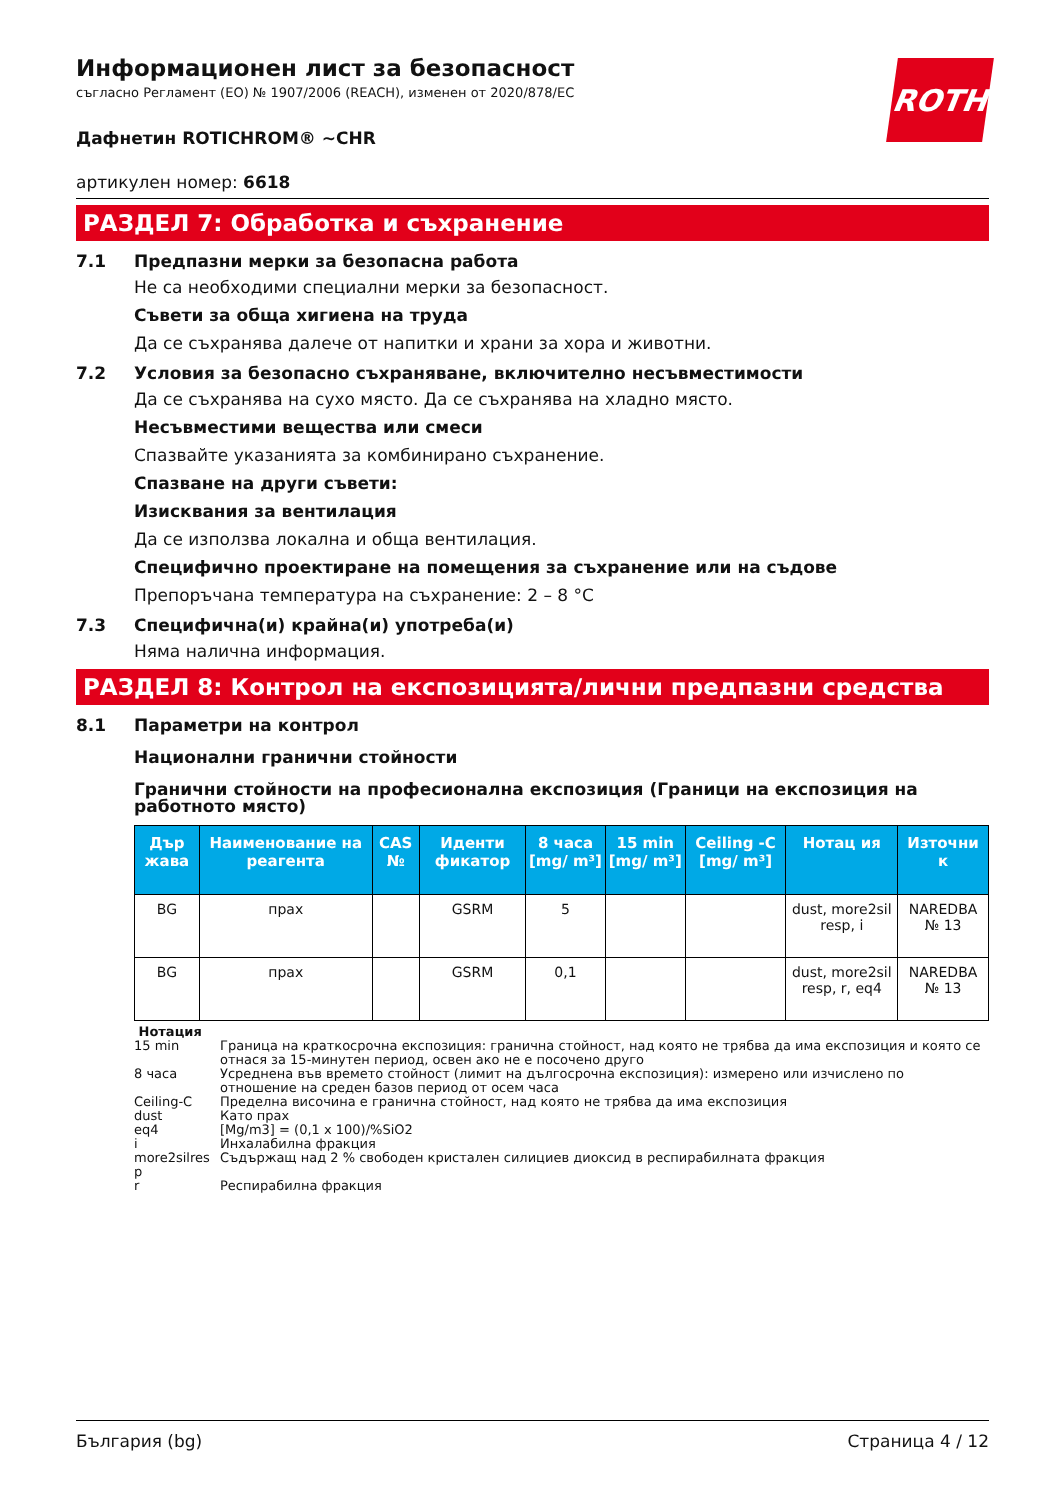Информационен лист за безопасност
съгласно Регламент (ЕО) № 1907/2006 (REACH), изменен от 2020/878/ЕС
ROTH
Дафнетин ROTICHROM® ~CHR
артикулен номер: 6618
РАЗДЕЛ 7: Обработка и съхранение
7.1 Предпазни мерки за безопасна работа
Не са необходими специални мерки за безопасност.
Съвети за обща хигиена на труда
Да се съхранява далече от напитки и храни за хора и животни.
7.2 Условия за безопасно съхраняване, включително несъвместимости
Да се съхранява на сухо място. Да се съхранява на хладно място.
Несъвместими вещества или смеси
Спазвайте указанията за комбинирано съхранение.
Спазване на други съвети:
Изисквания за вентилация
Да се използва локална и обща вентилация.
Специфично проектиране на помещения за съхранение или на съдове
Препоръчана температура на съхранение: 2 – 8 °C
7.3 Специфична(и) крайна(и) употреба(и)
Няма налична информация.
РАЗДЕЛ 8: Контрол на експозицията/лични предпазни средства
8.1 Параметри на контрол
Национални гранични стойности
Гранични стойности на професионална експозиция (Граници на експозиция на работното място)
| Дър жава | Наименование на реагента | CAS № | Иденти фикатор | 8 часа [mg/ m³] | 15 min [mg/ m³] | Ceiling -C [mg/ m³] | Нотац ия | Източни к |
| --- | --- | --- | --- | --- | --- | --- | --- | --- |
| BG | прах | | GSRM | 5 | | | dust, more2sil resp, i | NAREDBA № 13 |
| BG | прах | | GSRM | 0,1 | | | dust, more2sil resp, r, eq4 | NAREDBA № 13 |
| Нотация | |
| 15 min | Граница на краткосрочна експозиция: гранична стойност, над която не трябва да има експозиция и която се отнася за 15-минутен период, освен ако не е посочено друго |
| 8 часа | Усреднена във времето стойност (лимит на дългосрочна експозиция): измерено или изчислено по отношение на среден базов период от осем часа |
| Ceiling-C | Пределна височина е гранична стойност, над която не трябва да има експозиция |
| dust | Като прах |
| eq4 | [Mg/m3] = (0,1 x 100)/%SiO2 |
| i | Инхалабилна фракция |
| more2silres p | Съдържащ над 2 % свободен кристален силициев диоксид в респирабилната фракция |
| r | Респирабилна фракция |
България (bg) Страница 4 / 12